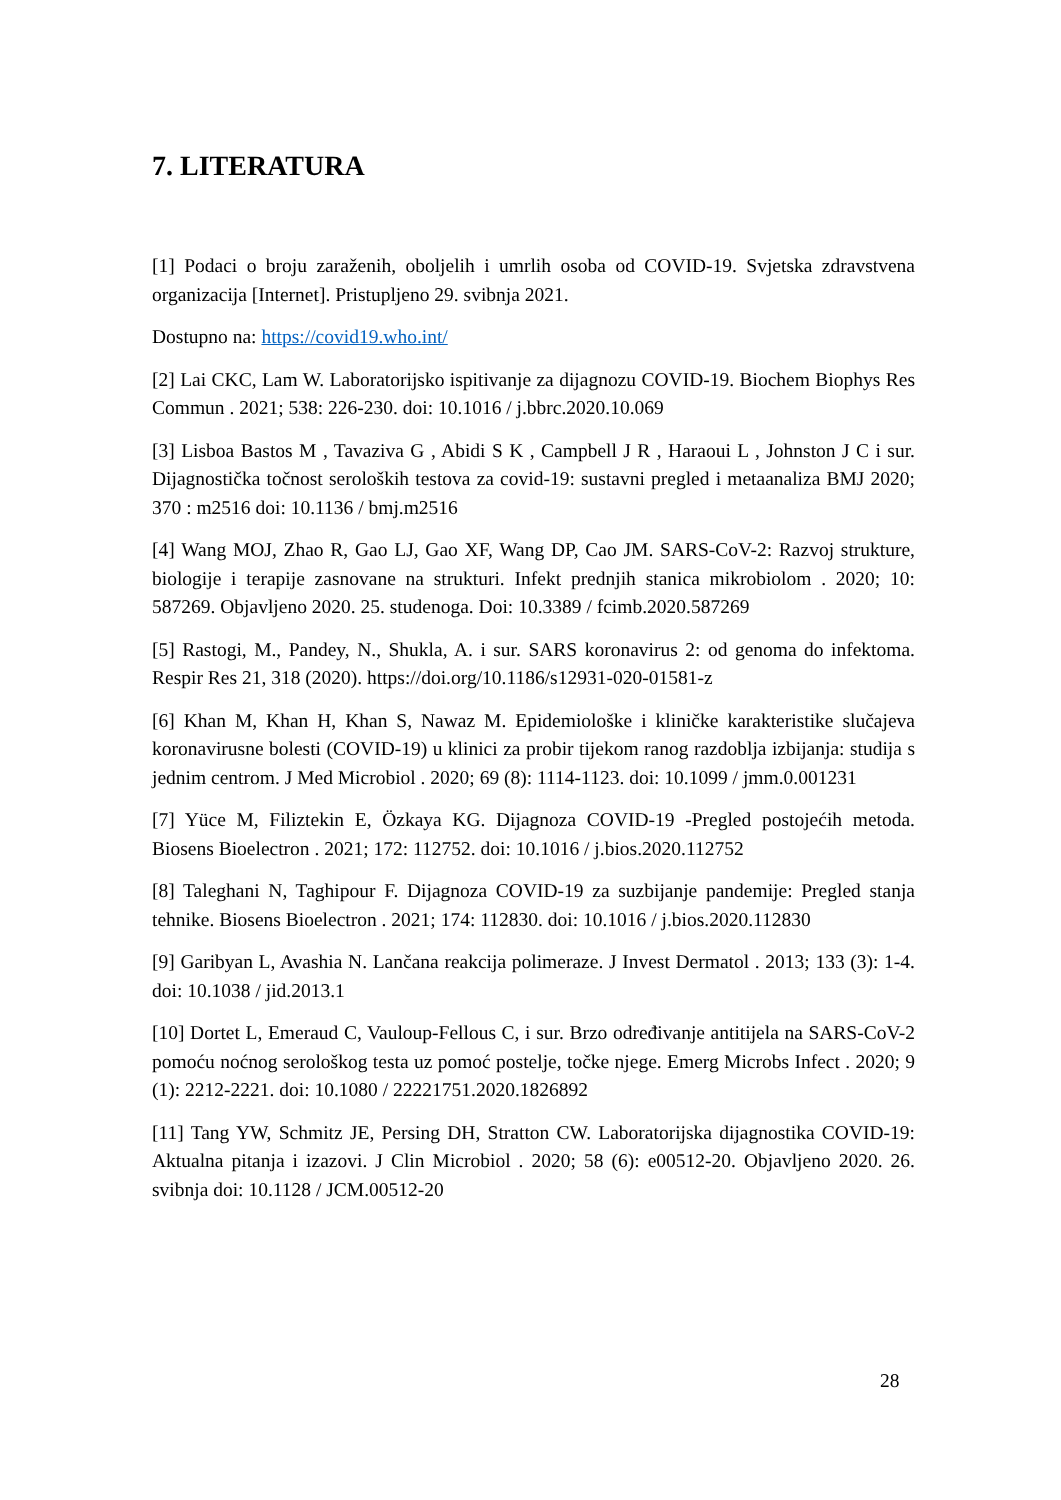7. LITERATURA
[1] Podaci o broju zaraženih, oboljelih i umrlih osoba od COVID-19. Svjetska zdravstvena organizacija [Internet]. Pristupljeno 29. svibnja 2021.
Dostupno na: https://covid19.who.int/
[2] Lai CKC, Lam W. Laboratorijsko ispitivanje za dijagnozu COVID-19. Biochem Biophys Res Commun . 2021; 538: 226-230. doi: 10.1016 / j.bbrc.2020.10.069
[3] Lisboa Bastos M , Tavaziva G , Abidi S K , Campbell J R , Haraoui L , Johnston J C i sur. Dijagnostička točnost seroloških testova za covid-19: sustavni pregled i metaanaliza BMJ 2020; 370 : m2516 doi: 10.1136 / bmj.m2516
[4] Wang MOJ, Zhao R, Gao LJ, Gao XF, Wang DP, Cao JM. SARS-CoV-2: Razvoj strukture, biologije i terapije zasnovane na strukturi. Infekt prednjih stanica mikrobiolom . 2020; 10: 587269. Objavljeno 2020. 25. studenoga. Doi: 10.3389 / fcimb.2020.587269
[5] Rastogi, M., Pandey, N., Shukla, A. i sur. SARS koronavirus 2: od genoma do infektoma. Respir Res 21, 318 (2020). https://doi.org/10.1186/s12931-020-01581-z
[6] Khan M, Khan H, Khan S, Nawaz M. Epidemiološke i kliničke karakteristike slučajeva koronavirusne bolesti (COVID-19) u klinici za probir tijekom ranog razdoblja izbijanja: studija s jednim centrom. J Med Microbiol . 2020; 69 (8): 1114-1123. doi: 10.1099 / jmm.0.001231
[7] Yüce M, Filiztekin E, Özkaya KG. Dijagnoza COVID-19 -Pregled postojećih metoda. Biosens Bioelectron . 2021; 172: 112752. doi: 10.1016 / j.bios.2020.112752
[8] Taleghani N, Taghipour F. Dijagnoza COVID-19 za suzbijanje pandemije: Pregled stanja tehnike. Biosens Bioelectron . 2021; 174: 112830. doi: 10.1016 / j.bios.2020.112830
[9] Garibyan L, Avashia N. Lančana reakcija polimeraze. J Invest Dermatol . 2013; 133 (3): 1-4. doi: 10.1038 / jid.2013.1
[10] Dortet L, Emeraud C, Vauloup-Fellous C, i sur. Brzo određivanje antitijela na SARS-CoV-2 pomoću noćnog serološkog testa uz pomoć postelje, točke njege. Emerg Microbs Infect . 2020; 9 (1): 2212-2221. doi: 10.1080 / 22221751.2020.1826892
[11] Tang YW, Schmitz JE, Persing DH, Stratton CW. Laboratorijska dijagnostika COVID-19: Aktualna pitanja i izazovi. J Clin Microbiol . 2020; 58 (6): e00512-20. Objavljeno 2020. 26. svibnja doi: 10.1128 / JCM.00512-20
28